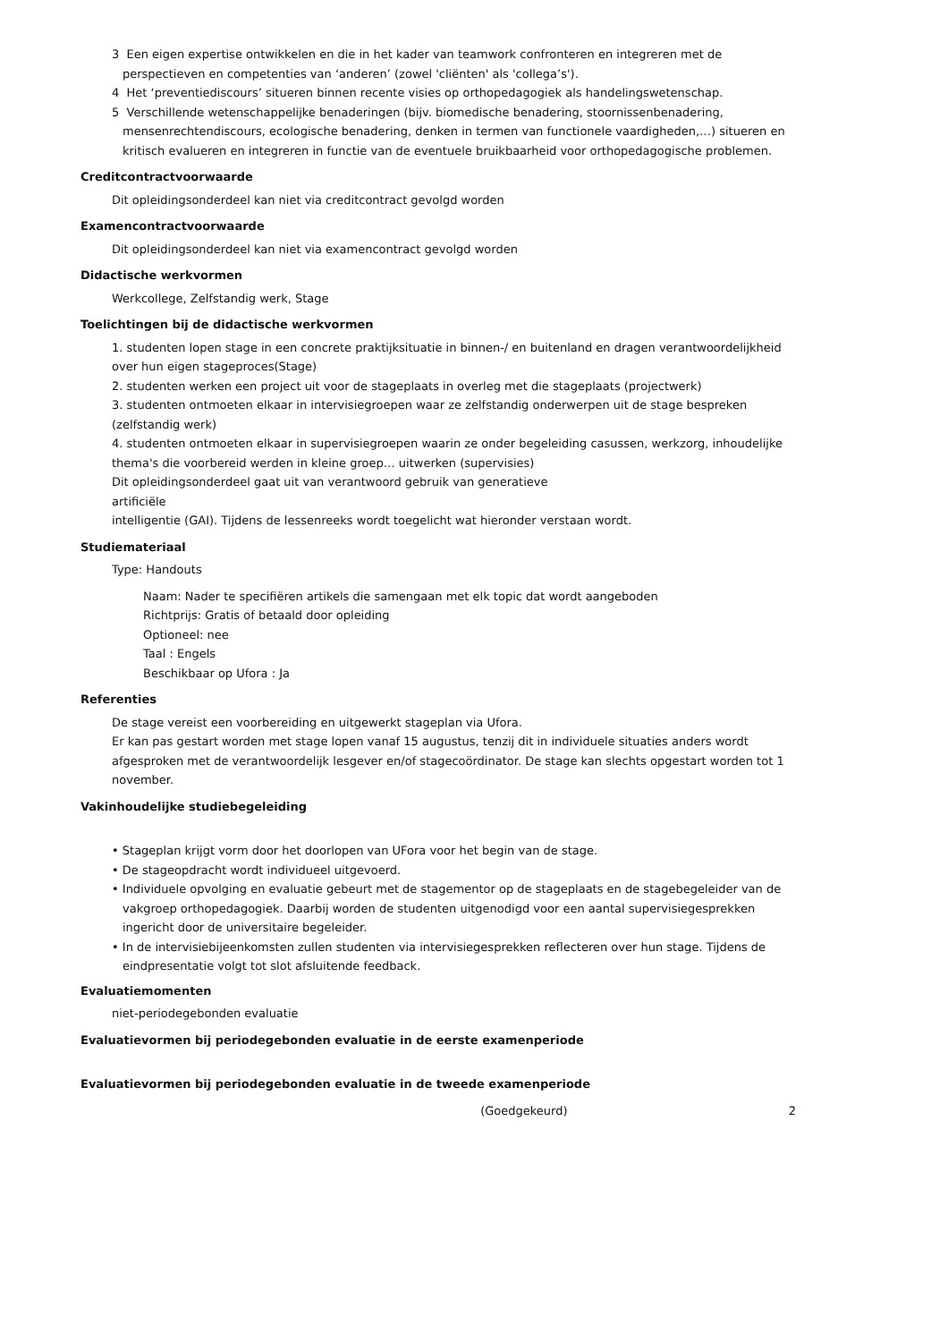3 Een eigen expertise ontwikkelen en die in het kader van teamwork confronteren en integreren met de perspectieven en competenties van ‘anderen’ (zowel 'cliënten' als 'collega’s').
4 Het ‘preventiediscours’ situeren binnen recente visies op orthopedagogiek als handelingswetenschap.
5 Verschillende wetenschappelijke benaderingen (bijv. biomedische benadering, stoornissenbenadering, mensenrechtendiscours, ecologische benadering, denken in termen van functionele vaardigheden,…) situeren en kritisch evalueren en integreren in functie van de eventuele bruikbaarheid voor orthopedagogische problemen.
Creditcontractvoorwaarde
Dit opleidingsonderdeel kan niet via creditcontract gevolgd worden
Examencontractvoorwaarde
Dit opleidingsonderdeel kan niet via examencontract gevolgd worden
Didactische werkvormen
Werkcollege, Zelfstandig werk, Stage
Toelichtingen bij de didactische werkvormen
1. studenten lopen stage in een concrete praktijksituatie in binnen-/ en buitenland en dragen verantwoordelijkheid over hun eigen stageproces(Stage)
2. studenten werken een project uit voor de stageplaats in overleg met die stageplaats (projectwerk)
3. studenten ontmoeten elkaar in intervisiegroepen waar ze zelfstandig onderwerpen uit de stage bespreken (zelfstandig werk)
4. studenten ontmoeten elkaar in supervisiegroepen waarin ze onder begeleiding casussen, werkzorg, inhoudelijke thema's die voorbereid werden in kleine groep… uitwerken (supervisies)
Dit opleidingsonderdeel gaat uit van verantwoord gebruik van generatieve
artificiële
intelligentie (GAI). Tijdens de lessenreeks wordt toegelicht wat hieronder verstaan wordt.
Studiemateriaal
Type: Handouts
Naam: Nader te specifiëren artikels die samengaan met elk topic dat wordt aangeboden
Richtprijs: Gratis of betaald door opleiding
Optioneel: nee
Taal : Engels
Beschikbaar op Ufora : Ja
Referenties
De stage vereist een voorbereiding en uitgewerkt stageplan via Ufora.
Er kan pas gestart worden met stage lopen vanaf 15 augustus, tenzij dit in individuele situaties anders wordt afgesproken met de verantwoordelijk lesgever en/of stagecoördinator. De stage kan slechts opgestart worden tot 1 november.
Vakinhoudelijke studiebegeleiding
• Stageplan krijgt vorm door het doorlopen van UFora voor het begin van de stage.
• De stageopdracht wordt individueel uitgevoerd.
• Individuele opvolging en evaluatie gebeurt met de stagementor op de stageplaats en de stagebegeleider van de vakgroep orthopedagogiek. Daarbij worden de studenten uitgenodigd voor een aantal supervisiegesprekken ingericht door de universitaire begeleider.
• In de intervisiebijeenkomsten zullen studenten via intervisiegesprekken reflecteren over hun stage. Tijdens de eindpresentatie volgt tot slot afsluitende feedback.
Evaluatiemomenten
niet-periodegebonden evaluatie
Evaluatievormen bij periodegebonden evaluatie in de eerste examenperiode
Evaluatievormen bij periodegebonden evaluatie in de tweede examenperiode
(Goedgekeurd) 2